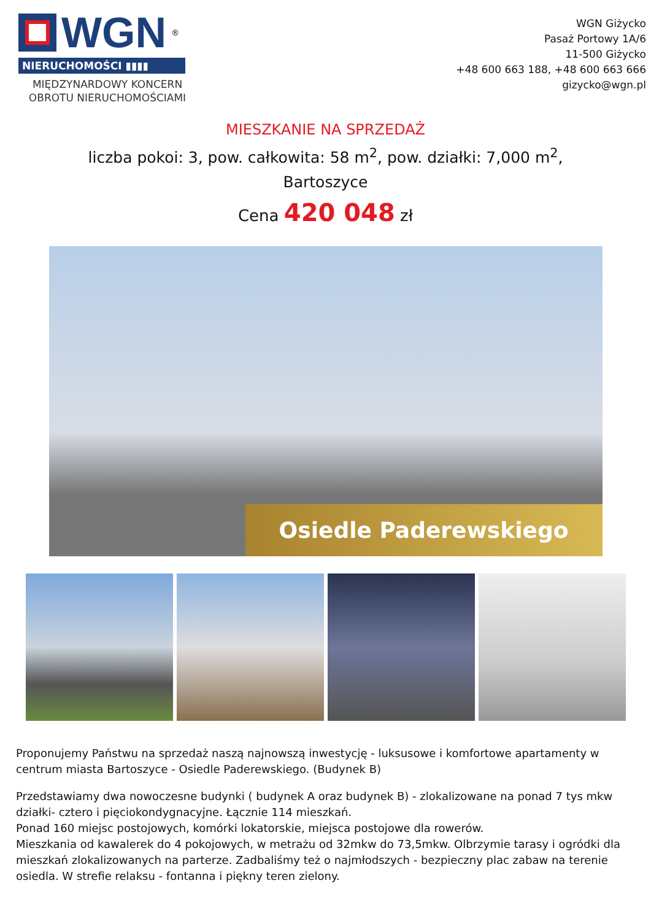WGN<sup>®</sup>
NIERUCHOMOŚCI ▮▮▮▮
MIĘDZYNARDOWY KONCERN
OBROTU NIERUCHOMOŚCIAMI
WGN Giżycko
Pasaż Portowy 1A/6
11-500 Giżycko
+48 600 663 188, +48 600 663 666
gizycko@wgn.pl
MIESZKANIE NA SPRZEDAŻ
liczba pokoi: 3, pow. całkowita: 58 m<sup>2</sup>, pow. działki: 7,000 m<sup>2</sup>,
Bartoszyce
Cena 420 048 zł
Osiedle Paderewskiego
Proponujemy Państwu na sprzedaż naszą najnowszą inwestycję - luksusowe i komfortowe apartamenty w centrum miasta Bartoszyce - Osiedle Paderewskiego. (Budynek B)
Przedstawiamy dwa nowoczesne budynki ( budynek A oraz budynek B) - zlokalizowane na ponad 7 tys mkw działki- cztero i pięciokondygnacyjne. Łącznie 114 mieszkań.
Ponad 160 miejsc postojowych, komórki lokatorskie, miejsca postojowe dla rowerów.
Mieszkania od kawalerek do 4 pokojowych, w metrażu od 32mkw do 73,5mkw. Olbrzymie tarasy i ogródki dla mieszkań zlokalizowanych na parterze. Zadbaliśmy też o najmłodszych - bezpieczny plac zabaw na terenie osiedla. W strefie relaksu - fontanna i piękny teren zielony.